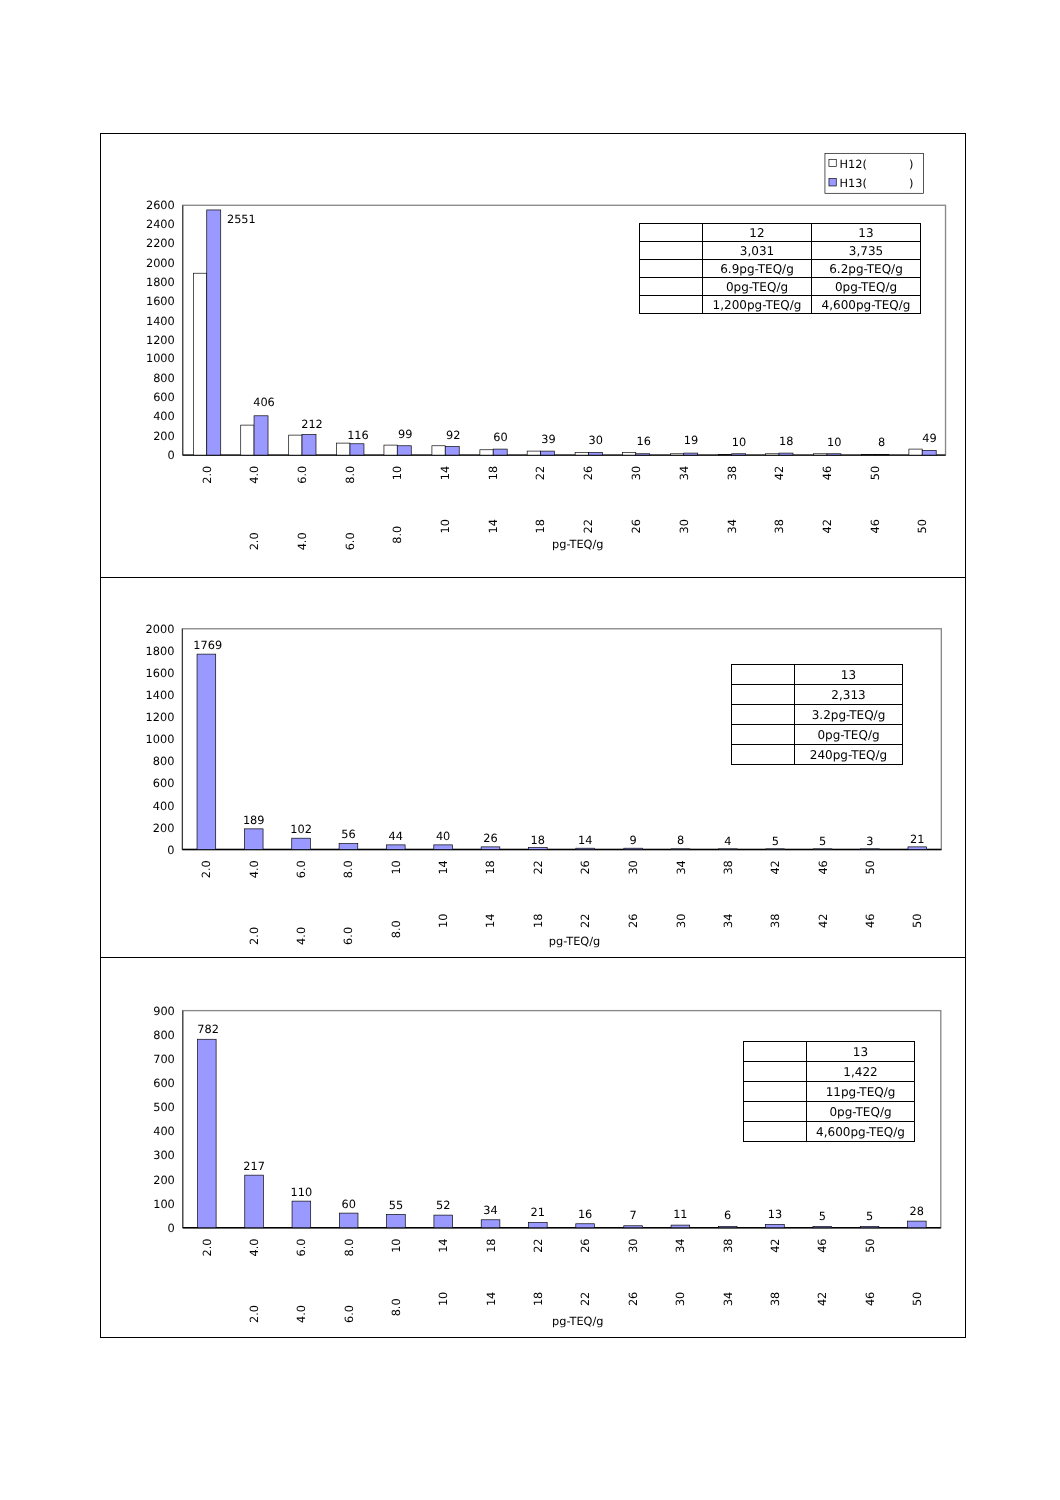0
200
400
600
800
1000
1200
1400
1600
1800
2000
2200
2400
2600
2551
406
212
116
99
92
60
39
30
16
19
10
18
10
8
49
pg-TEQ/g
2.0
4.0
6.0
8.0
10
14
18
22
26
30
34
38
42
46
50
2.0
4.0
6.0
8.0
10
14
18
22
26
30
34
38
42
46
50
H12(
)
H13(
)
| | 12 | 13 |
| | 3,031 | 3,735 |
| | 6.9pg-TEQ/g | 6.2pg-TEQ/g |
| | 0pg-TEQ/g | 0pg-TEQ/g |
| | 1,200pg-TEQ/g | 4,600pg-TEQ/g |
0
200
400
600
800
1000
1200
1400
1600
1800
2000
1769
189
102
56
44
40
26
18
14
9
8
4
5
5
3
21
pg-TEQ/g
2.0
4.0
6.0
8.0
10
14
18
22
26
30
34
38
42
46
50
2.0
4.0
6.0
8.0
10
14
18
22
26
30
34
38
42
46
50
| | 13 |
| | 2,313 |
| | 3.2pg-TEQ/g |
| | 0pg-TEQ/g |
| | 240pg-TEQ/g |
0
100
200
300
400
500
600
700
800
900
782
217
110
60
55
52
34
21
16
7
11
6
13
5
5
28
pg-TEQ/g
2.0
4.0
6.0
8.0
10
14
18
22
26
30
34
38
42
46
50
2.0
4.0
6.0
8.0
10
14
18
22
26
30
34
38
42
46
50
| | 13 |
| | 1,422 |
| | 11pg-TEQ/g |
| | 0pg-TEQ/g |
| | 4,600pg-TEQ/g |